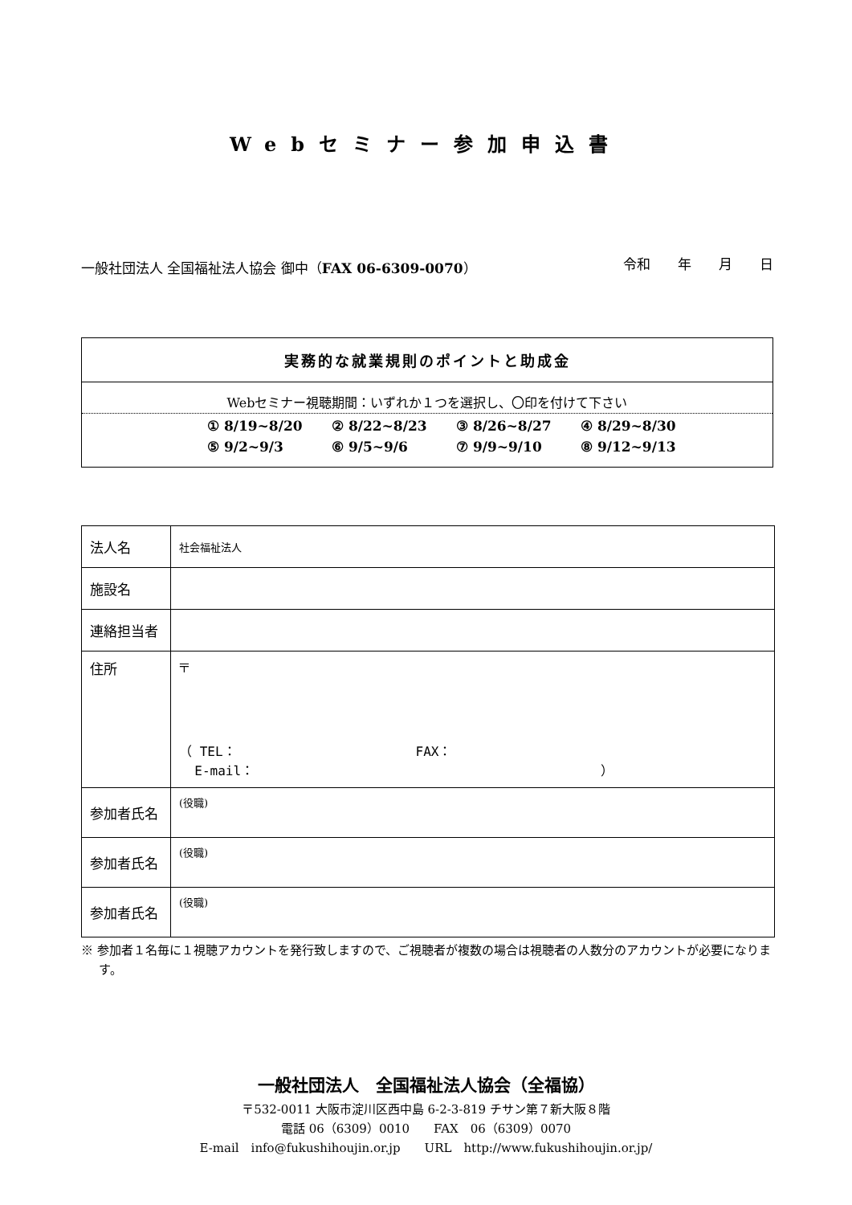Webセミナー参加申込書
一般社団法人 全国福祉法人協会 御中（FAX 06-6309-0070）
令和　　年　　月　　日
実務的な就業規則のポイントと助成金
Webセミナー視聴期間：いずれか１つを選択し、〇印を付けて下さい
① 8/19~8/20 ② 8/22~8/23 ③ 8/26~8/27 ④ 8/29~8/30
⑤ 9/2~9/3 ⑥ 9/5~9/6 ⑦ 9/9~9/10 ⑧ 9/12~9/13
| 法人名 | 社会福祉法人 |
| 施設名 | |
| 連絡担当者 | |
| 住所 | 〒 （ TEL： FAX： E-mail： ） |
| 参加者氏名 | (役職) |
| 参加者氏名 | (役職) |
| 参加者氏名 | (役職) |
※ 参加者１名毎に１視聴アカウントを発行致しますので、ご視聴者が複数の場合は視聴者の人数分のアカウントが必要になります。
一般社団法人　全国福祉法人協会（全福協）
〒532-0011 大阪市淀川区西中島 6-2-3-819 チサン第７新大阪８階
電話 06（6309）0010　　FAX　06（6309）0070
E-mail　info@fukushihoujin.or.jp　　URL　http://www.fukushihoujin.or.jp/